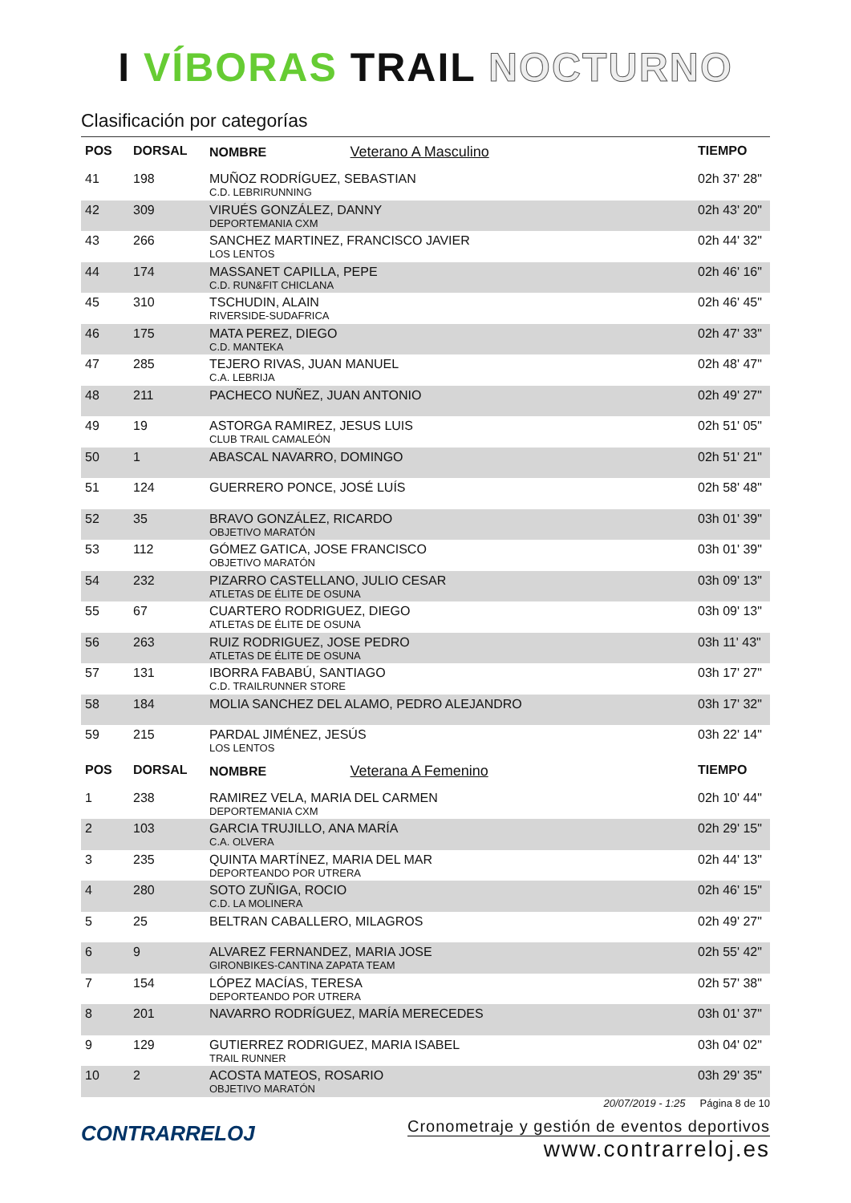I VÍBORAS TRAIL NOCTURNO
Clasificación por categorías
| POS | DORSAL | NOMBRE Veterano A Masculino | TIEMPO |
| --- | --- | --- | --- |
| 41 | 198 | MUÑOZ RODRÍGUEZ, SEBASTIAN C.D. LEBRIRUNNING | 02h 37' 28" |
| 42 | 309 | VIRUÉS GONZÁLEZ, DANNY DEPORTEMANIA CXM | 02h 43' 20" |
| 43 | 266 | SANCHEZ MARTINEZ, FRANCISCO JAVIER LOS LENTOS | 02h 44' 32" |
| 44 | 174 | MASSANET CAPILLA, PEPE C.D. RUN&FIT CHICLANA | 02h 46' 16" |
| 45 | 310 | TSCHUDIN, ALAIN RIVERSIDE-SUDAFRICA | 02h 46' 45" |
| 46 | 175 | MATA PEREZ, DIEGO C.D. MANTEKA | 02h 47' 33" |
| 47 | 285 | TEJERO RIVAS, JUAN MANUEL C.A. LEBRIJA | 02h 48' 47" |
| 48 | 211 | PACHECO NUÑEZ, JUAN ANTONIO | 02h 49' 27" |
| 49 | 19 | ASTORGA RAMIREZ, JESUS LUIS CLUB TRAIL CAMALEÓN | 02h 51' 05" |
| 50 | 1 | ABASCAL NAVARRO, DOMINGO | 02h 51' 21" |
| 51 | 124 | GUERRERO PONCE, JOSÉ LUÍS | 02h 58' 48" |
| 52 | 35 | BRAVO GONZÁLEZ, RICARDO OBJETIVO MARATÓN | 03h 01' 39" |
| 53 | 112 | GÓMEZ GATICA, JOSE FRANCISCO OBJETIVO MARATÓN | 03h 01' 39" |
| 54 | 232 | PIZARRO CASTELLANO, JULIO CESAR ATLETAS DE ÉLITE DE OSUNA | 03h 09' 13" |
| 55 | 67 | CUARTERO RODRIGUEZ, DIEGO ATLETAS DE ÉLITE DE OSUNA | 03h 09' 13" |
| 56 | 263 | RUIZ RODRIGUEZ, JOSE PEDRO ATLETAS DE ÉLITE DE OSUNA | 03h 11' 43" |
| 57 | 131 | IBORRA FABABÚ, SANTIAGO C.D. TRAILRUNNER STORE | 03h 17' 27" |
| 58 | 184 | MOLIA SANCHEZ DEL ALAMO, PEDRO ALEJANDRO | 03h 17' 32" |
| 59 | 215 | PARDAL JIMÉNEZ, JESÚS LOS LENTOS | 03h 22' 14" |
| POS | DORSAL | NOMBRE Veterana A Femenino | TIEMPO |
| 1 | 238 | RAMIREZ VELA, MARIA DEL CARMEN DEPORTEMANIA CXM | 02h 10' 44" |
| 2 | 103 | GARCIA TRUJILLO, ANA MARÍA C.A. OLVERA | 02h 29' 15" |
| 3 | 235 | QUINTA MARTÍNEZ, MARIA DEL MAR DEPORTEANDO POR UTRERA | 02h 44' 13" |
| 4 | 280 | SOTO ZUÑIGA, ROCIO C.D. LA MOLINERA | 02h 46' 15" |
| 5 | 25 | BELTRAN CABALLERO, MILAGROS | 02h 49' 27" |
| 6 | 9 | ALVAREZ FERNANDEZ, MARIA JOSE GIRONBIKES-CANTINA ZAPATA TEAM | 02h 55' 42" |
| 7 | 154 | LÓPEZ MACÍAS, TERESA DEPORTEANDO POR UTRERA | 02h 57' 38" |
| 8 | 201 | NAVARRO RODRÍGUEZ, MARÍA MERECEDES | 03h 01' 37" |
| 9 | 129 | GUTIERREZ RODRIGUEZ, MARIA ISABEL TRAIL RUNNER | 03h 04' 02" |
| 10 | 2 | ACOSTA MATEOS, ROSARIO OBJETIVO MARATÓN | 03h 29' 35" |
CONTRARRELOJ
20/07/2019 - 1:25 Página 8 de 10
Cronometraje y gestión de eventos deportivos
www.contrarreloj.es